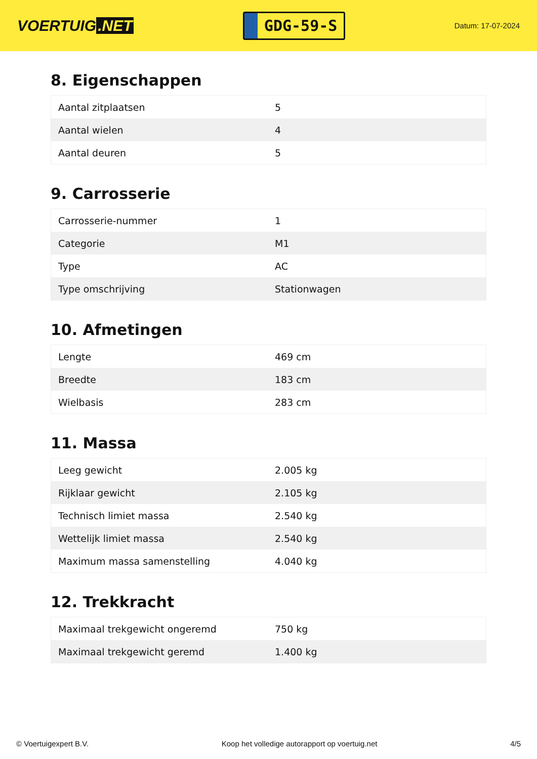VOERTUIG.NET
GDG-59-S
Datum: 17-07-2024
8. Eigenschappen
| Aantal zitplaatsen | 5 |
| Aantal wielen | 4 |
| Aantal deuren | 5 |
9. Carrosserie
| Carrosserie-nummer | 1 |
| Categorie | M1 |
| Type | AC |
| Type omschrijving | Stationwagen |
10. Afmetingen
| Lengte | 469 cm |
| Breedte | 183 cm |
| Wielbasis | 283 cm |
11. Massa
| Leeg gewicht | 2.005 kg |
| Rijklaar gewicht | 2.105 kg |
| Technisch limiet massa | 2.540 kg |
| Wettelijk limiet massa | 2.540 kg |
| Maximum massa samenstelling | 4.040 kg |
12. Trekkracht
| Maximaal trekgewicht ongeremd | 750 kg |
| Maximaal trekgewicht geremd | 1.400 kg |
© Voertuigexpert B.V. Koop het volledige autorapport op voertuig.net 4/5